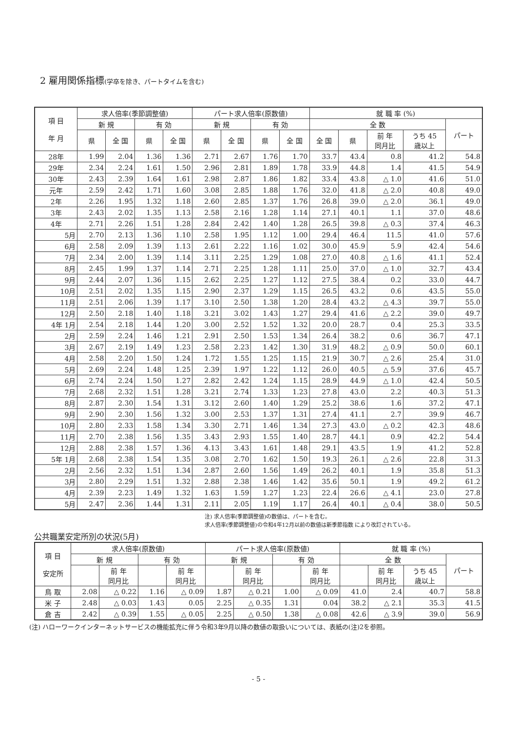2 雇用関係指標(学卒を除き、パートタイムを含む)
| 項 目 年 月 | 求人倍率(季節調整値) | | | | パート求人倍率(原数値) | | | | 就 職 率 (%) | | | | |
| --- | --- | --- | --- | --- | --- | --- | --- | --- | --- | --- | --- | --- | --- |
| | 新 規 | | 有 効 | | 新 規 | | 有 効 | | 全 数 | | | | パート |
| | 県 | 全 国 | 県 | 全 国 | 県 | 全 国 | 県 | 全 国 | 全 国 | 県 | 前 年 同月比 | うち 45 歳以上 | |
| 28年 | 1.99 | 2.04 | 1.36 | 1.36 | 2.71 | 2.67 | 1.76 | 1.70 | 33.7 | 43.4 | 0.8 | 41.2 | 54.8 |
| 29年 | 2.34 | 2.24 | 1.61 | 1.50 | 2.96 | 2.81 | 1.89 | 1.78 | 33.9 | 44.8 | 1.4 | 41.5 | 54.9 |
| 30年 | 2.43 | 2.39 | 1.64 | 1.61 | 2.98 | 2.87 | 1.86 | 1.82 | 33.4 | 43.8 | △ 1.0 | 41.6 | 51.0 |
| 元年 | 2.59 | 2.42 | 1.71 | 1.60 | 3.08 | 2.85 | 1.88 | 1.76 | 32.0 | 41.8 | △ 2.0 | 40.8 | 49.0 |
| 2年 | 2.26 | 1.95 | 1.32 | 1.18 | 2.60 | 2.85 | 1.37 | 1.76 | 26.8 | 39.0 | △ 2.0 | 36.1 | 49.0 |
| 3年 | 2.43 | 2.02 | 1.35 | 1.13 | 2.58 | 2.16 | 1.28 | 1.14 | 27.1 | 40.1 | 1.1 | 37.0 | 48.6 |
| 4年 | 2.71 | 2.26 | 1.51 | 1.28 | 2.84 | 2.42 | 1.40 | 1.28 | 26.5 | 39.8 | △ 0.3 | 37.4 | 46.3 |
| 5月 | 2.70 | 2.13 | 1.36 | 1.10 | 2.58 | 1.95 | 1.12 | 1.00 | 29.4 | 46.4 | 11.5 | 41.0 | 57.6 |
| 6月 | 2.58 | 2.09 | 1.39 | 1.13 | 2.61 | 2.22 | 1.16 | 1.02 | 30.0 | 45.9 | 5.9 | 42.4 | 54.6 |
| 7月 | 2.34 | 2.00 | 1.39 | 1.14 | 3.11 | 2.25 | 1.29 | 1.08 | 27.0 | 40.8 | △ 1.6 | 41.1 | 52.4 |
| 8月 | 2.45 | 1.99 | 1.37 | 1.14 | 2.71 | 2.25 | 1.28 | 1.11 | 25.0 | 37.0 | △ 1.0 | 32.7 | 43.4 |
| 9月 | 2.44 | 2.07 | 1.36 | 1.15 | 2.62 | 2.25 | 1.27 | 1.12 | 27.5 | 38.4 | 0.2 | 33.0 | 44.7 |
| 10月 | 2.51 | 2.02 | 1.35 | 1.15 | 2.90 | 2.37 | 1.29 | 1.15 | 26.5 | 43.2 | 0.6 | 43.5 | 55.0 |
| 11月 | 2.51 | 2.06 | 1.39 | 1.17 | 3.10 | 2.50 | 1.38 | 1.20 | 28.4 | 43.2 | △ 4.3 | 39.7 | 55.0 |
| 12月 | 2.50 | 2.18 | 1.40 | 1.18 | 3.21 | 3.02 | 1.43 | 1.27 | 29.4 | 41.6 | △ 2.2 | 39.0 | 49.7 |
| 4年 1月 | 2.54 | 2.18 | 1.44 | 1.20 | 3.00 | 2.52 | 1.52 | 1.32 | 20.0 | 28.7 | 0.4 | 25.3 | 33.5 |
| 2月 | 2.59 | 2.24 | 1.46 | 1.21 | 2.91 | 2.50 | 1.53 | 1.34 | 26.4 | 38.2 | 0.6 | 36.7 | 47.1 |
| 3月 | 2.67 | 2.19 | 1.49 | 1.23 | 2.58 | 2.23 | 1.42 | 1.30 | 31.9 | 48.2 | △ 0.9 | 50.0 | 60.1 |
| 4月 | 2.58 | 2.20 | 1.50 | 1.24 | 1.72 | 1.55 | 1.25 | 1.15 | 21.9 | 30.7 | △ 2.6 | 25.4 | 31.0 |
| 5月 | 2.69 | 2.24 | 1.48 | 1.25 | 2.39 | 1.97 | 1.22 | 1.12 | 26.0 | 40.5 | △ 5.9 | 37.6 | 45.7 |
| 6月 | 2.74 | 2.24 | 1.50 | 1.27 | 2.82 | 2.42 | 1.24 | 1.15 | 28.9 | 44.9 | △ 1.0 | 42.4 | 50.5 |
| 7月 | 2.68 | 2.32 | 1.51 | 1.28 | 3.21 | 2.74 | 1.33 | 1.23 | 27.8 | 43.0 | 2.2 | 40.3 | 51.3 |
| 8月 | 2.87 | 2.30 | 1.54 | 1.31 | 3.12 | 2.60 | 1.40 | 1.29 | 25.2 | 38.6 | 1.6 | 37.2 | 47.1 |
| 9月 | 2.90 | 2.30 | 1.56 | 1.32 | 3.00 | 2.53 | 1.37 | 1.31 | 27.4 | 41.1 | 2.7 | 39.9 | 46.7 |
| 10月 | 2.80 | 2.33 | 1.58 | 1.34 | 3.30 | 2.71 | 1.46 | 1.34 | 27.3 | 43.0 | △ 0.2 | 42.3 | 48.6 |
| 11月 | 2.70 | 2.38 | 1.56 | 1.35 | 3.43 | 2.93 | 1.55 | 1.40 | 28.7 | 44.1 | 0.9 | 42.2 | 54.4 |
| 12月 | 2.88 | 2.38 | 1.57 | 1.36 | 4.13 | 3.43 | 1.61 | 1.48 | 29.1 | 43.5 | 1.9 | 41.2 | 52.8 |
| 5年 1月 | 2.68 | 2.38 | 1.54 | 1.35 | 3.08 | 2.70 | 1.62 | 1.50 | 19.3 | 26.1 | △ 2.6 | 22.8 | 31.3 |
| 2月 | 2.56 | 2.32 | 1.51 | 1.34 | 2.87 | 2.60 | 1.56 | 1.49 | 26.2 | 40.1 | 1.9 | 35.8 | 51.3 |
| 3月 | 2.80 | 2.29 | 1.51 | 1.32 | 2.88 | 2.38 | 1.46 | 1.42 | 35.6 | 50.1 | 1.9 | 49.2 | 61.2 |
| 4月 | 2.39 | 2.23 | 1.49 | 1.32 | 1.63 | 1.59 | 1.27 | 1.23 | 22.4 | 26.6 | △ 4.1 | 23.0 | 27.8 |
| 5月 | 2.47 | 2.36 | 1.44 | 1.31 | 2.11 | 2.05 | 1.19 | 1.17 | 26.4 | 40.1 | △ 0.4 | 38.0 | 50.5 |
注) 求人倍率(季節調整値)の数値は、パートを含む。
求人倍率(季節調整値)の令和4年12月以前の数値は新季節指数 により改訂されている。
公共職業安定所別の状況(5月)
| 項 目 安定所 | 求人倍率(原数値) | | | | パート求人倍率(原数値) | | | | 就 職 率 (%) | | | |
| --- | --- | --- | --- | --- | --- | --- | --- | --- | --- | --- | --- | --- |
| | 新 規 | | 有 効 | | 新 規 | | 有 効 | | 全 数 | | | パート |
| | | 前 年 同月比 | | 前 年 同月比 | | 前 年 同月比 | | 前 年 同月比 | | 前 年 同月比 | うち 45 歳以上 | |
| 鳥 取 | 2.08 | △ 0.22 | 1.16 | △ 0.09 | 1.87 | △ 0.21 | 1.00 | △ 0.09 | 41.0 | 2.4 | 40.7 | 58.8 |
| 米 子 | 2.48 | △ 0.03 | 1.43 | 0.05 | 2.25 | △ 0.35 | 1.31 | 0.04 | 38.2 | △ 2.1 | 35.3 | 41.5 |
| 倉 吉 | 2.42 | △ 0.39 | 1.55 | △ 0.05 | 2.25 | △ 0.50 | 1.38 | △ 0.08 | 42.6 | △ 3.9 | 39.0 | 56.9 |
(注) ハローワークインターネットサービスの機能拡充に伴う令和3年9月以降の数値の取扱いについては、表紙の(注)2を参照。
- 5 -